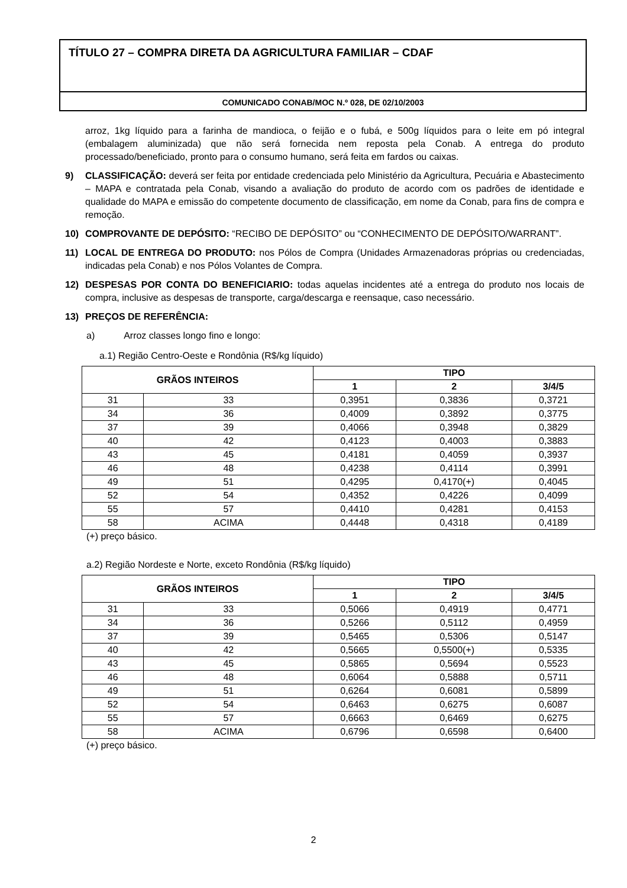TÍTULO 27 – COMPRA DIRETA DA AGRICULTURA FAMILIAR – CDAF
COMUNICADO CONAB/MOC N.º 028, DE 02/10/2003
arroz, 1kg líquido para a farinha de mandioca, o feijão e o fubá, e 500g líquidos para o leite em pó integral (embalagem aluminizada) que não será fornecida nem reposta pela Conab. A entrega do produto processado/beneficiado, pronto para o consumo humano, será feita em fardos ou caixas.
9) CLASSIFICAÇÃO: deverá ser feita por entidade credenciada pelo Ministério da Agricultura, Pecuária e Abastecimento – MAPA e contratada pela Conab, visando a avaliação do produto de acordo com os padrões de identidade e qualidade do MAPA e emissão do competente documento de classificação, em nome da Conab, para fins de compra e remoção.
10) COMPROVANTE DE DEPÓSITO: “RECIBO DE DEPÓSITO” ou “CONHECIMENTO DE DEPÓSITO/WARRANT”.
11) LOCAL DE ENTREGA DO PRODUTO: nos Pólos de Compra (Unidades Armazenadoras próprias ou credenciadas, indicadas pela Conab) e nos Pólos Volantes de Compra.
12) DESPESAS POR CONTA DO BENEFICIARIO: todas aquelas incidentes até a entrega do produto nos locais de compra, inclusive as despesas de transporte, carga/descarga e reensaque, caso necessário.
13) PREÇOS DE REFERÊNCIA:
a) Arroz classes longo fino e longo:
a.1) Região Centro-Oeste e Rondônia (R$/kg líquido)
| GRÃOS INTEIROS | | TIPO | | |
| --- | --- | --- | --- | --- |
| | | 1 | 2 | 3/4/5 |
| 31 | 33 | 0,3951 | 0,3836 | 0,3721 |
| 34 | 36 | 0,4009 | 0,3892 | 0,3775 |
| 37 | 39 | 0,4066 | 0,3948 | 0,3829 |
| 40 | 42 | 0,4123 | 0,4003 | 0,3883 |
| 43 | 45 | 0,4181 | 0,4059 | 0,3937 |
| 46 | 48 | 0,4238 | 0,4114 | 0,3991 |
| 49 | 51 | 0,4295 | 0,4170(+) | 0,4045 |
| 52 | 54 | 0,4352 | 0,4226 | 0,4099 |
| 55 | 57 | 0,4410 | 0,4281 | 0,4153 |
| 58 | ACIMA | 0,4448 | 0,4318 | 0,4189 |
(+) preço básico.
a.2) Região Nordeste e Norte, exceto Rondônia (R$/kg líquido)
| GRÃOS INTEIROS | | TIPO | | |
| --- | --- | --- | --- | --- |
| | | 1 | 2 | 3/4/5 |
| 31 | 33 | 0,5066 | 0,4919 | 0,4771 |
| 34 | 36 | 0,5266 | 0,5112 | 0,4959 |
| 37 | 39 | 0,5465 | 0,5306 | 0,5147 |
| 40 | 42 | 0,5665 | 0,5500(+) | 0,5335 |
| 43 | 45 | 0,5865 | 0,5694 | 0,5523 |
| 46 | 48 | 0,6064 | 0,5888 | 0,5711 |
| 49 | 51 | 0,6264 | 0,6081 | 0,5899 |
| 52 | 54 | 0,6463 | 0,6275 | 0,6087 |
| 55 | 57 | 0,6663 | 0,6469 | 0,6275 |
| 58 | ACIMA | 0,6796 | 0,6598 | 0,6400 |
(+) preço básico.
2